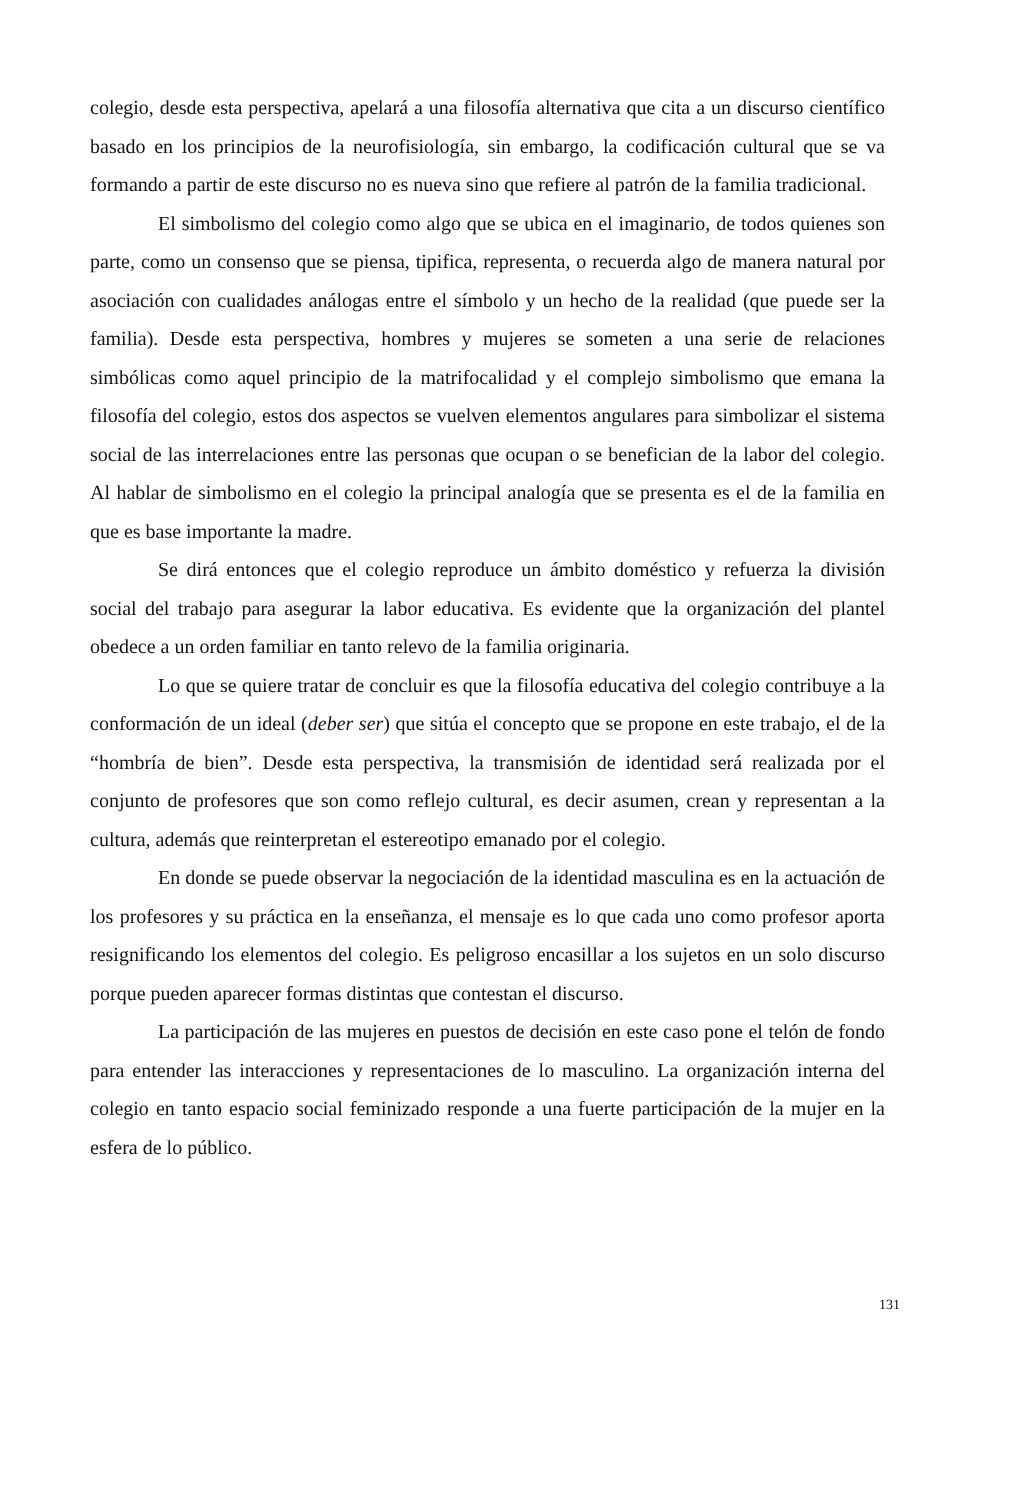colegio, desde esta perspectiva, apelará a una filosofía alternativa que cita a un discurso científico basado en los principios de la neurofisiología, sin embargo, la codificación cultural que se va formando a partir de este discurso no es nueva sino que refiere al patrón de la familia tradicional.
El simbolismo del colegio como algo que se ubica en el imaginario, de todos quienes son parte, como un consenso que se piensa, tipifica, representa, o recuerda algo de manera natural por asociación con cualidades análogas entre el símbolo y un hecho de la realidad (que puede ser la familia). Desde esta perspectiva, hombres y mujeres se someten a una serie de relaciones simbólicas como aquel principio de la matrifocalidad y el complejo simbolismo que emana la filosofía del colegio, estos dos aspectos se vuelven elementos angulares para simbolizar el sistema social de las interrelaciones entre las personas que ocupan o se benefician de la labor del colegio. Al hablar de simbolismo en el colegio la principal analogía que se presenta es el de la familia en que es base importante la madre.
Se dirá entonces que el colegio reproduce un ámbito doméstico y refuerza la división social del trabajo para asegurar la labor educativa. Es evidente que la organización del plantel obedece a un orden familiar en tanto relevo de la familia originaria.
Lo que se quiere tratar de concluir es que la filosofía educativa del colegio contribuye a la conformación de un ideal (deber ser) que sitúa el concepto que se propone en este trabajo, el de la “hombría de bien”. Desde esta perspectiva, la transmisión de identidad será realizada por el conjunto de profesores que son como reflejo cultural, es decir asumen, crean y representan a la cultura, además que reinterpretan el estereotipo emanado por el colegio.
En donde se puede observar la negociación de la identidad masculina es en la actuación de los profesores y su práctica en la enseñanza, el mensaje es lo que cada uno como profesor aporta resignificando los elementos del colegio. Es peligroso encasillar a los sujetos en un solo discurso porque pueden aparecer formas distintas que contestan el discurso.
La participación de las mujeres en puestos de decisión en este caso pone el telón de fondo para entender las interacciones y representaciones de lo masculino. La organización interna del colegio en tanto espacio social feminizado responde a una fuerte participación de la mujer en la esfera de lo público.
131